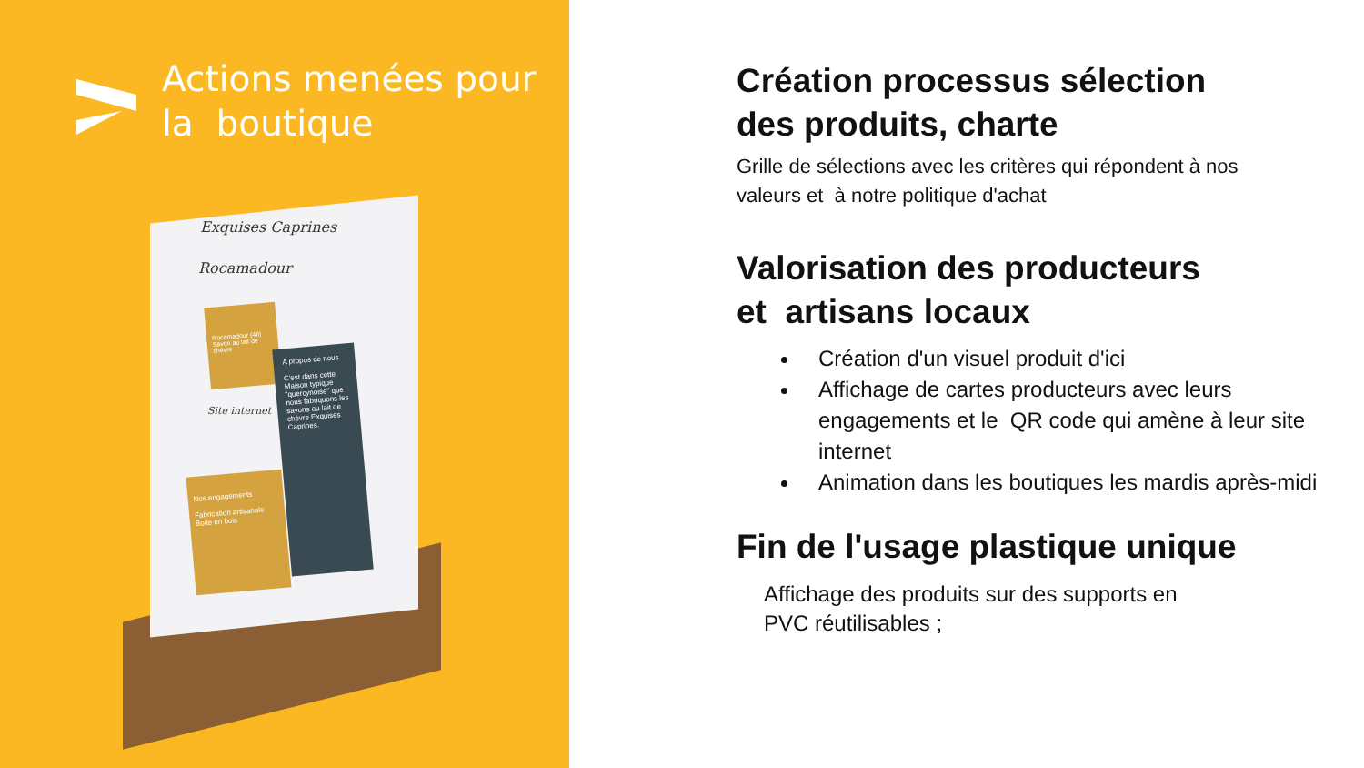Actions menées pour
la boutique
Exquises Caprines
Rocamadour
Rocamadour (46) Savon au lait de chèvre
A propos de nous
C'est dans cette Maison typique "quercynoise" que nous fabriquons les savons au lait de chèvre Exquises Caprines.
Site internet
Nos engagements
Fabrication artisanale
Boite en bois
Création processus sélection
des produits, charte
Grille de sélections avec les critères qui répondent à nos
valeurs et à notre politique d'achat
Valorisation des producteurs
et artisans locaux
Création d'un visuel produit d'ici
Affichage de cartes producteurs avec leurs engagements et le QR code qui amène à leur site internet
Animation dans les boutiques les mardis après-midi
Fin de l'usage plastique unique
Affichage des produits sur des supports en
PVC réutilisables ;